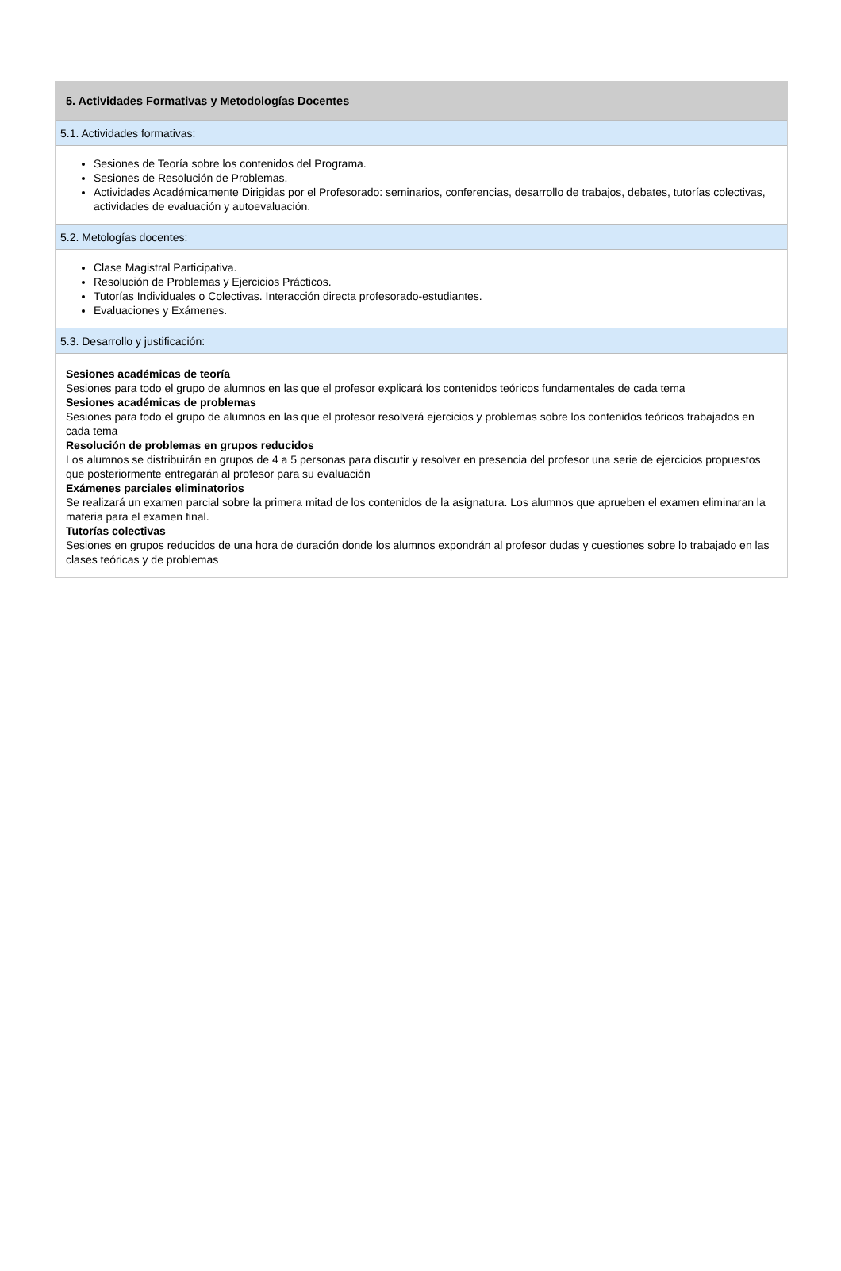5. Actividades Formativas y Metodologías Docentes
5.1. Actividades formativas:
Sesiones de Teoría sobre los contenidos del Programa.
Sesiones de Resolución de Problemas.
Actividades Académicamente Dirigidas por el Profesorado: seminarios, conferencias, desarrollo de trabajos, debates, tutorías colectivas, actividades de evaluación y autoevaluación.
5.2. Metologías docentes:
Clase Magistral Participativa.
Resolución de Problemas y Ejercicios Prácticos.
Tutorías Individuales o Colectivas. Interacción directa profesorado-estudiantes.
Evaluaciones y Exámenes.
5.3. Desarrollo y justificación:
Sesiones académicas de teoría
Sesiones para todo el grupo de alumnos en las que el profesor explicará los contenidos teóricos fundamentales de cada tema
Sesiones académicas de problemas
Sesiones para todo el grupo de alumnos en las que el profesor resolverá ejercicios y problemas sobre los contenidos teóricos trabajados en cada tema
Resolución de problemas en grupos reducidos
Los alumnos se distribuirán en grupos de 4 a 5 personas para discutir y resolver en presencia del profesor una serie de ejercicios propuestos que posteriormente entregarán al profesor para su evaluación
Exámenes parciales eliminatorios
Se realizará un examen parcial sobre la primera mitad de los contenidos de la asignatura. Los alumnos que aprueben el examen eliminaran la materia para el examen final.
Tutorías colectivas
Sesiones en grupos reducidos de una hora de duración donde los alumnos expondrán al profesor dudas y cuestiones sobre lo trabajado en las clases teóricas y de problemas